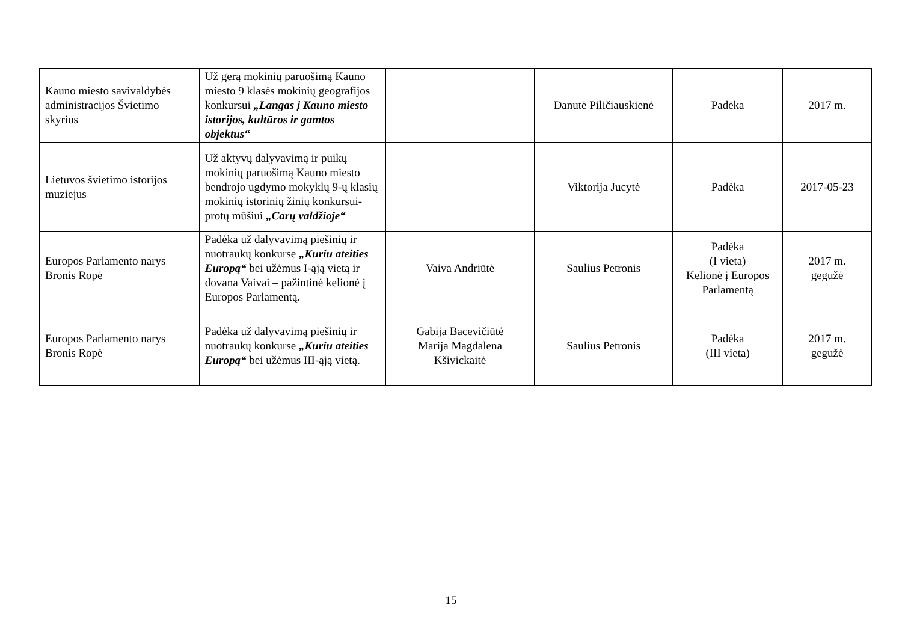| Kauno miesto savivaldybės administracijos Švietimo skyrius | Už gerą mokinių paruošimą Kauno miesto 9 klasės mokinių geografijos konkursui „Langas į Kauno miesto istorijos, kultūros ir gamtos objektus“ | | Danutė Piličiauskienė | Padėka | 2017 m. |
| Lietuvos švietimo istorijos muziejus | Už aktyvų dalyvavimą ir puikų mokinių paruošimą Kauno miesto bendrojo ugdymo mokyklų 9-ų klasių mokinių istorinių žinių konkursui-protų mūšiui „Carų valdžioje“ | | Viktorija Jucytė | Padėka | 2017-05-23 |
| Europos Parlamento narys Bronis Ropė | Padėka už dalyvavimą piešinių ir nuotraukų konkurse „Kuriu ateities Europą“ bei užėmus I-ąją vietą ir dovana Vaivai – pažintinė kelionė į Europos Parlamentą. | Vaiva Andriūtė | Saulius Petronis | Padėka (I vieta) Kelionė į Europos Parlamentą | 2017 m. gegužė |
| Europos Parlamento narys Bronis Ropė | Padėka už dalyvavimą piešinių ir nuotraukų konkurse „Kuriu ateities Europą“ bei užėmus III-ąją vietą. | Gabija Bacevičiūtė Marija Magdalena Kšivickaitė | Saulius Petronis | Padėka (III vieta) | 2017 m. gegužė |
15